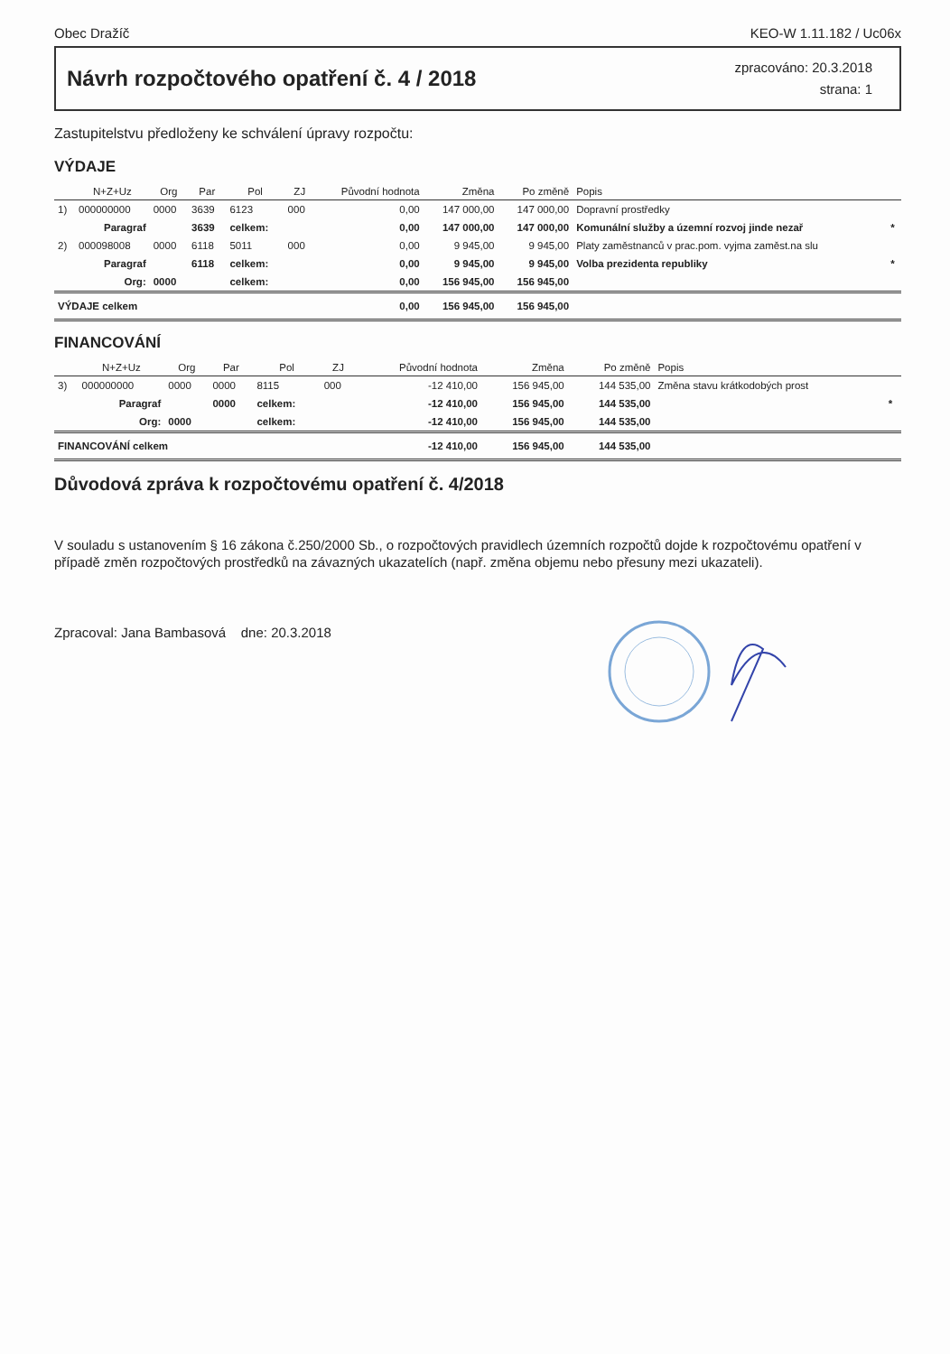Obec Dražíč KEO-W 1.11.182 / Uc06x
Návrh rozpočtového opatření č. 4 / 2018
zpracováno: 20.3.2018
strana: 1
Zastupitelstvu předloženy ke schválení úpravy rozpočtu:
VÝDAJE
| | N+Z+Uz | Org | Par | Pol | ZJ | Původní hodnota | Změna | Po změně | Popis | |
| --- | --- | --- | --- | --- | --- | --- | --- | --- | --- | --- |
| 1) | 000000000 | 0000 | 3639 | 6123 | 000 | 0,00 | 147 000,00 | 147 000,00 | Dopravní prostředky | |
| | Paragraf | | 3639 | celkem: | | 0,00 | 147 000,00 | 147 000,00 | Komunální služby a územní rozvoj jinde nezař | * |
| 2) | 000098008 | 0000 | 6118 | 5011 | 000 | 0,00 | 9 945,00 | 9 945,00 | Platy zaměstnanců v prac.pom. vyjma zaměst.na slu | |
| | Paragraf | | 6118 | celkem: | | 0,00 | 9 945,00 | 9 945,00 | Volba prezidenta republiky | * |
| | Org: | 0000 | | celkem: | | 0,00 | 156 945,00 | 156 945,00 | | |
| VÝDAJE celkem | | | | | | 0,00 | 156 945,00 | 156 945,00 | | |
FINANCOVÁNÍ
| | N+Z+Uz | Org | Par | Pol | ZJ | Původní hodnota | Změna | Po změně | Popis | |
| --- | --- | --- | --- | --- | --- | --- | --- | --- | --- | --- |
| 3) | 000000000 | 0000 | 0000 | 8115 | 000 | -12 410,00 | 156 945,00 | 144 535,00 | Změna stavu krátkodobých prost | |
| | Paragraf | | 0000 | celkem: | | -12 410,00 | 156 945,00 | 144 535,00 | | * |
| | Org: | 0000 | | celkem: | | -12 410,00 | 156 945,00 | 144 535,00 | | |
| FINANCOVÁNÍ celkem | | | | | | -12 410,00 | 156 945,00 | 144 535,00 | | |
Důvodová zpráva k rozpočtovému opatření č. 4/2018
V souladu s ustanovením § 16 zákona č.250/2000 Sb., o rozpočtových pravidlech územních rozpočtů dojde k rozpočtovému opatření v případě změn rozpočtových prostředků na závazných ukazatelích (např. změna objemu nebo přesuny mezi ukazateli).
Zpracoval: Jana Bambasová dne: 20.3.2018